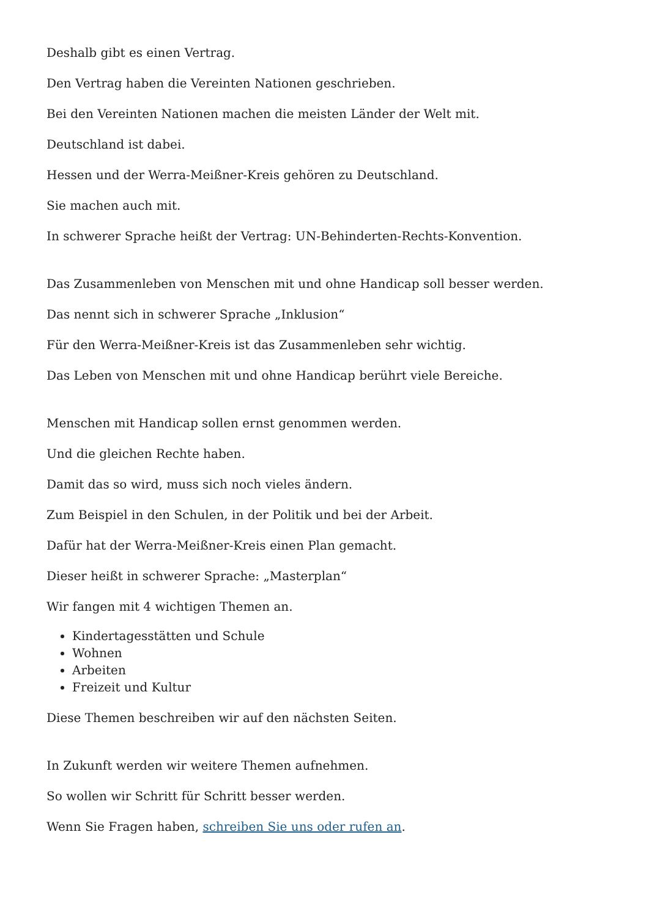Deshalb gibt es einen Vertrag.
Den Vertrag haben die Vereinten Nationen geschrieben.
Bei den Vereinten Nationen machen die meisten Länder der Welt mit.
Deutschland ist dabei.
Hessen und der Werra-Meißner-Kreis gehören zu Deutschland.
Sie machen auch mit.
In schwerer Sprache heißt der Vertrag: UN-Behinderten-Rechts-Konvention.
Das Zusammenleben von Menschen mit und ohne Handicap soll besser werden.
Das nennt sich in schwerer Sprache „Inklusion“
Für den Werra-Meißner-Kreis ist das Zusammenleben sehr wichtig.
Das Leben von Menschen mit und ohne Handicap berührt viele Bereiche.
Menschen mit Handicap sollen ernst genommen werden.
Und die gleichen Rechte haben.
Damit das so wird, muss sich noch vieles ändern.
Zum Beispiel in den Schulen, in der Politik und bei der Arbeit.
Dafür hat der Werra-Meißner-Kreis einen Plan gemacht.
Dieser heißt in schwerer Sprache: „Masterplan“
Wir fangen mit 4 wichtigen Themen an.
Kindertagesstätten und Schule
Wohnen
Arbeiten
Freizeit und Kultur
Diese Themen beschreiben wir auf den nächsten Seiten.
In Zukunft werden wir weitere Themen aufnehmen.
So wollen wir Schritt für Schritt besser werden.
Wenn Sie Fragen haben, schreiben Sie uns oder rufen an.